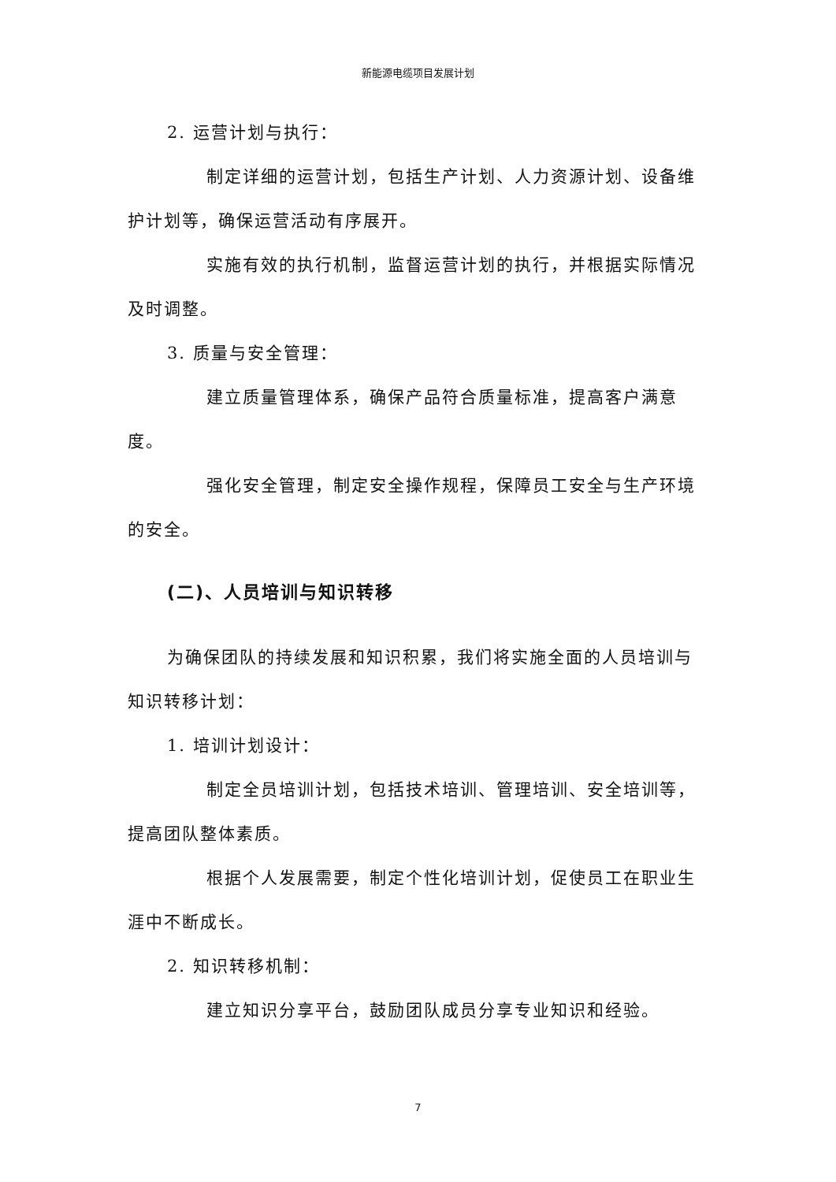新能源电缆项目发展计划
2. 运营计划与执行：
制定详细的运营计划，包括生产计划、人力资源计划、设备维护计划等，确保运营活动有序展开。
实施有效的执行机制，监督运营计划的执行，并根据实际情况及时调整。
3. 质量与安全管理：
建立质量管理体系，确保产品符合质量标准，提高客户满意度。
强化安全管理，制定安全操作规程，保障员工安全与生产环境的安全。
(二)、人员培训与知识转移
为确保团队的持续发展和知识积累，我们将实施全面的人员培训与知识转移计划：
1. 培训计划设计：
制定全员培训计划，包括技术培训、管理培训、安全培训等，提高团队整体素质。
根据个人发展需要，制定个性化培训计划，促使员工在职业生涯中不断成长。
2. 知识转移机制：
建立知识分享平台，鼓励团队成员分享专业知识和经验。
7